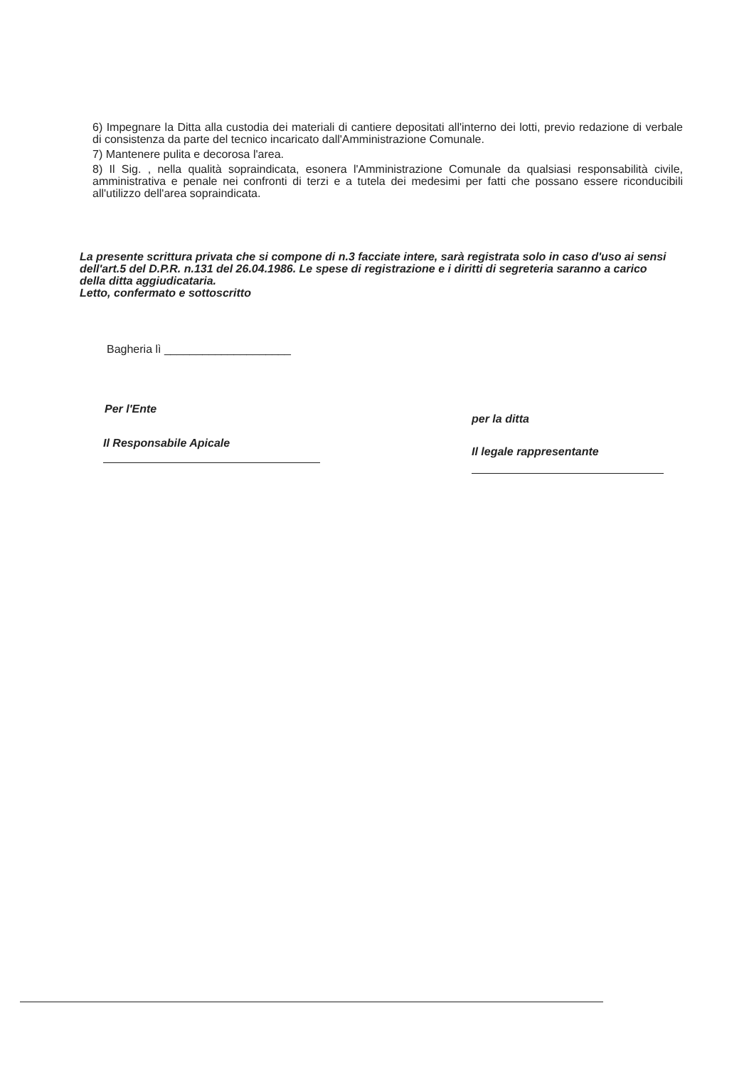6) Impegnare la Ditta alla custodia dei materiali di cantiere depositati all'interno dei lotti, previo redazione di verbale di consistenza da parte del tecnico incaricato dall'Amministrazione Comunale.
7) Mantenere pulita e decorosa l'area.
8) Il Sig. , nella qualità sopraindicata, esonera l'Amministrazione Comunale da qualsiasi responsabilità civile, amministrativa e penale nei confronti di terzi e a tutela dei medesimi per fatti che possano essere riconducibili all'utilizzo dell'area sopraindicata.
La presente scrittura privata che si compone di n.3 facciate intere, sarà registrata solo in caso d'uso ai sensi dell'art.5 del D.P.R. n.131 del 26.04.1986. Le spese di registrazione e i diritti di segreteria saranno a carico della ditta aggiudicataria.
Letto, confermato e sottoscritto
Bagheria lì ____________________
Per l'Ente
Il Responsabile Apicale
per la ditta
Il legale rappresentante